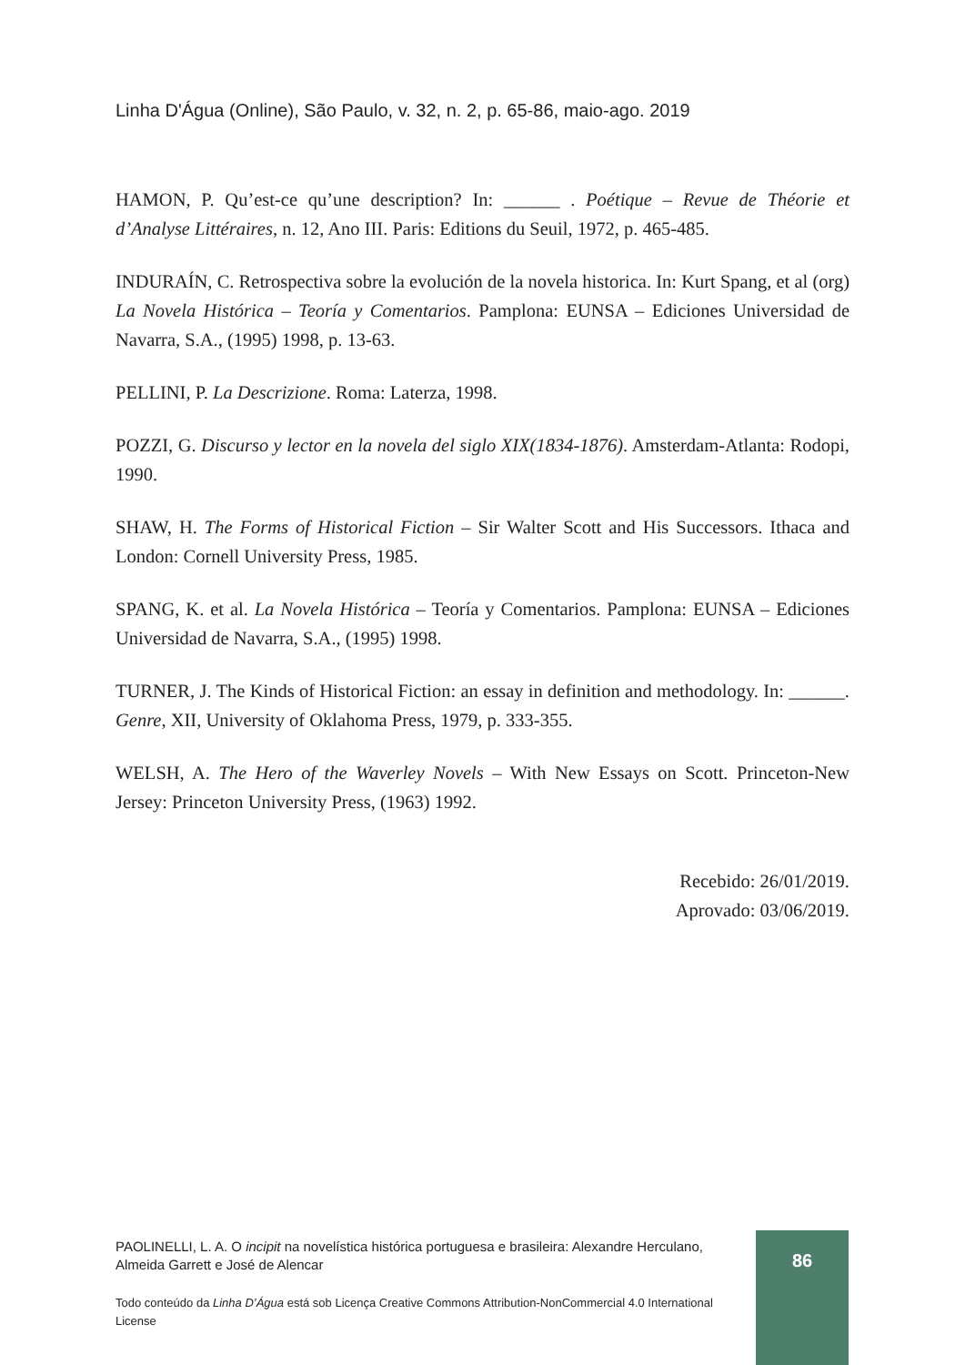Linha D'Água (Online), São Paulo, v. 32, n. 2, p. 65-86, maio-ago. 2019
HAMON, P. Qu’est-ce qu’une description? In: ______ . Poétique – Revue de Théorie et d’Analyse Littéraires, n. 12, Ano III. Paris: Editions du Seuil, 1972, p. 465-485.
INDURAÍN, C. Retrospectiva sobre la evolución de la novela historica. In: Kurt Spang, et al (org) La Novela Histórica – Teoría y Comentarios. Pamplona: EUNSA – Ediciones Universidad de Navarra, S.A., (1995) 1998, p. 13-63.
PELLINI, P. La Descrizione. Roma: Laterza, 1998.
POZZI, G. Discurso y lector en la novela del siglo XIX(1834-1876). Amsterdam-Atlanta: Rodopi, 1990.
SHAW, H. The Forms of Historical Fiction – Sir Walter Scott and His Successors. Ithaca and London: Cornell University Press, 1985.
SPANG, K. et al. La Novela Histórica – Teoría y Comentarios. Pamplona: EUNSA – Ediciones Universidad de Navarra, S.A., (1995) 1998.
TURNER, J. The Kinds of Historical Fiction: an essay in definition and methodology. In: ______. Genre, XII, University of Oklahoma Press, 1979, p. 333-355.
WELSH, A. The Hero of the Waverley Novels – With New Essays on Scott. Princeton-New Jersey: Princeton University Press, (1963) 1992.
Recebido: 26/01/2019.
Aprovado: 03/06/2019.
PAOLINELLI, L. A. O incipit na novelística histórica portuguesa e brasileira: Alexandre Herculano, Almeida Garrett e José de Alencar
Todo conteúdo da Linha D’Água está sob Licença Creative Commons Attribution-NonCommercial 4.0 International License
86